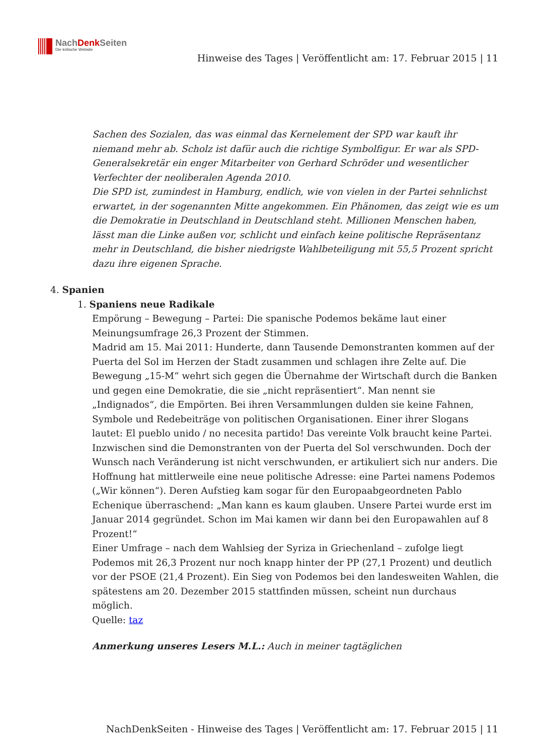NachDenk Seiten
Die kritische Website
Hinweise des Tages | Veröffentlicht am: 17. Februar 2015 | 11
Sachen des Sozialen, das was einmal das Kernelement der SPD war kauft ihr niemand mehr ab. Scholz ist dafür auch die richtige Symbolfigur. Er war als SPD-Generalsekretär ein enger Mitarbeiter von Gerhard Schröder und wesentlicher Verfechter der neoliberalen Agenda 2010.
Die SPD ist, zumindest in Hamburg, endlich, wie von vielen in der Partei sehnlichst erwartet, in der sogenannten Mitte angekommen. Ein Phänomen, das zeigt wie es um die Demokratie in Deutschland in Deutschland steht. Millionen Menschen haben, lässt man die Linke außen vor, schlicht und einfach keine politische Repräsentanz mehr in Deutschland, die bisher niedrigste Wahlbeteiligung mit 55,5 Prozent spricht dazu ihre eigenen Sprache.
4. Spanien
1. Spaniens neue Radikale
Empörung – Bewegung – Partei: Die spanische Podemos bekäme laut einer Meinungsumfrage 26,3 Prozent der Stimmen.
Madrid am 15. Mai 2011: Hunderte, dann Tausende Demonstranten kommen auf der Puerta del Sol im Herzen der Stadt zusammen und schlagen ihre Zelte auf. Die Bewegung „15-M“ wehrt sich gegen die Übernahme der Wirtschaft durch die Banken und gegen eine Demokratie, die sie „nicht repräsentiert“. Man nennt sie „Indignados“, die Empörten. Bei ihren Versammlungen dulden sie keine Fahnen, Symbole und Redebeiträge von politischen Organisationen. Einer ihrer Slogans lautet: El pueblo unido / no necesita partido! Das vereinte Volk braucht keine Partei.
Inzwischen sind die Demonstranten von der Puerta del Sol verschwunden. Doch der Wunsch nach Veränderung ist nicht verschwunden, er artikuliert sich nur anders. Die Hoffnung hat mittlerweile eine neue politische Adresse: eine Partei namens Podemos („Wir können“). Deren Aufstieg kam sogar für den Europaabgeordneten Pablo Echenique überraschend: „Man kann es kaum glauben. Unsere Partei wurde erst im Januar 2014 gegründet. Schon im Mai kamen wir dann bei den Europawahlen auf 8 Prozent!“
Einer Umfrage – nach dem Wahlsieg der Syriza in Griechenland – zufolge liegt Podemos mit 26,3 Prozent nur noch knapp hinter der PP (27,1 Prozent) und deutlich vor der PSOE (21,4 Prozent). Ein Sieg von Podemos bei den landesweiten Wahlen, die spätestens am 20. Dezember 2015 stattfinden müssen, scheint nun durchaus möglich.
Quelle: taz
Anmerkung unseres Lesers M.L.: Auch in meiner tagtäglichen
NachDenkSeiten - Hinweise des Tages | Veröffentlicht am: 17. Februar 2015 | 11